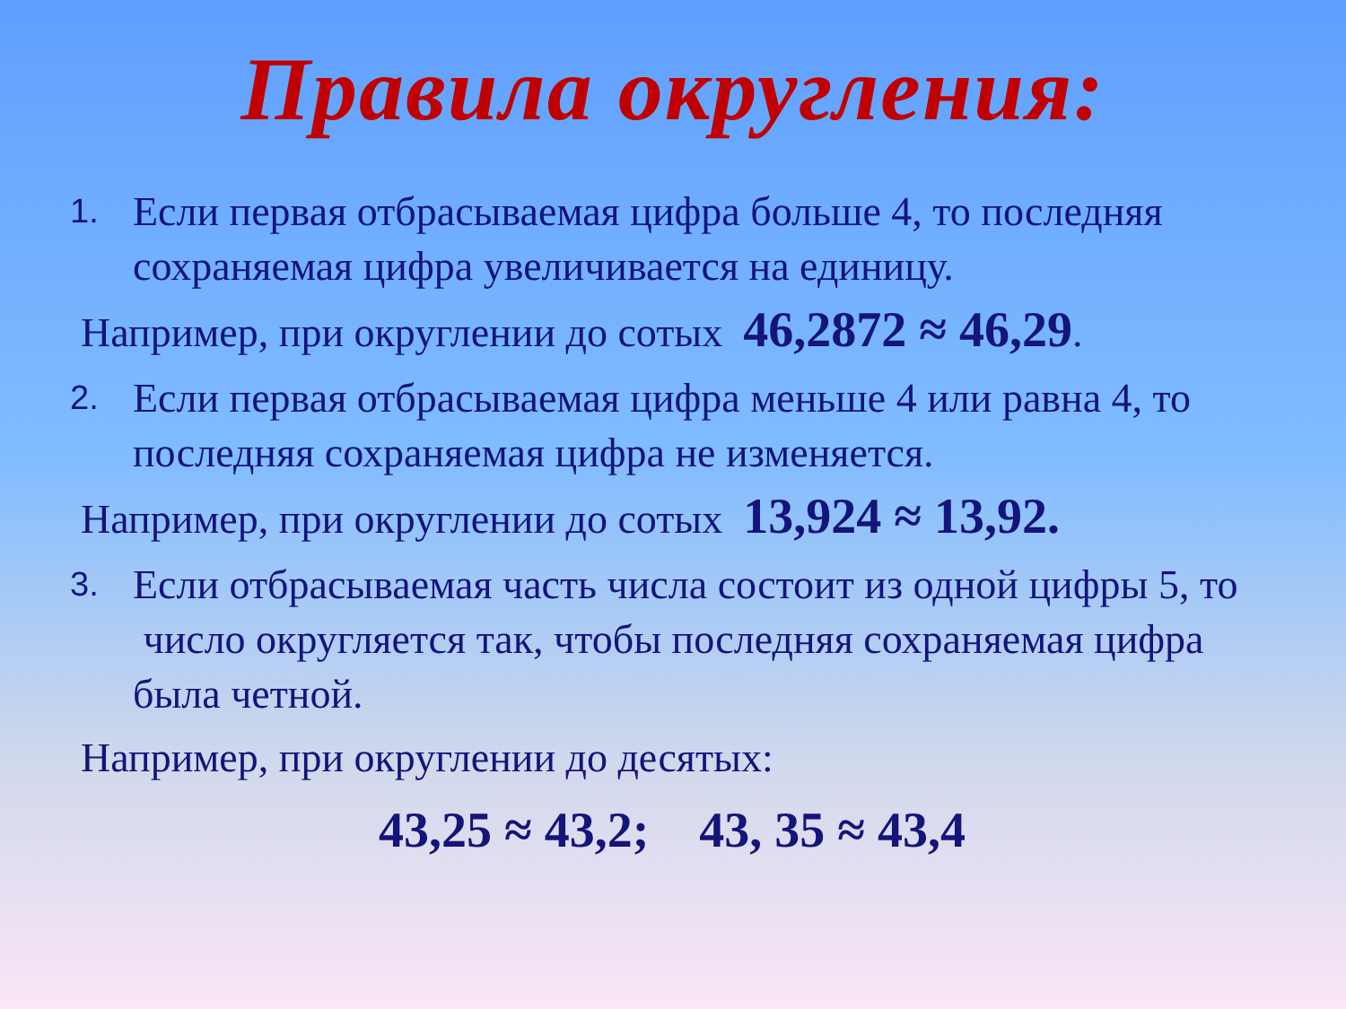Правила округления:
1.
Если первая отбрасываемая цифра больше 4, то последняя сохраняемая цифра увеличивается на единицу.
Например, при округлении до сотых 46,2872 ≈ 46,29.
2.
Если первая отбрасываемая цифра меньше 4 или равна 4, то последняя сохраняемая цифра не изменяется.
Например, при округлении до сотых 13,924 ≈ 13,92.
3.
Если отбрасываемая часть числа состоит из одной цифры 5, то число округляется так, чтобы последняя сохраняемая цифра была четной.
Например, при округлении до десятых:
43,25 ≈ 43,2; 43, 35 ≈ 43,4